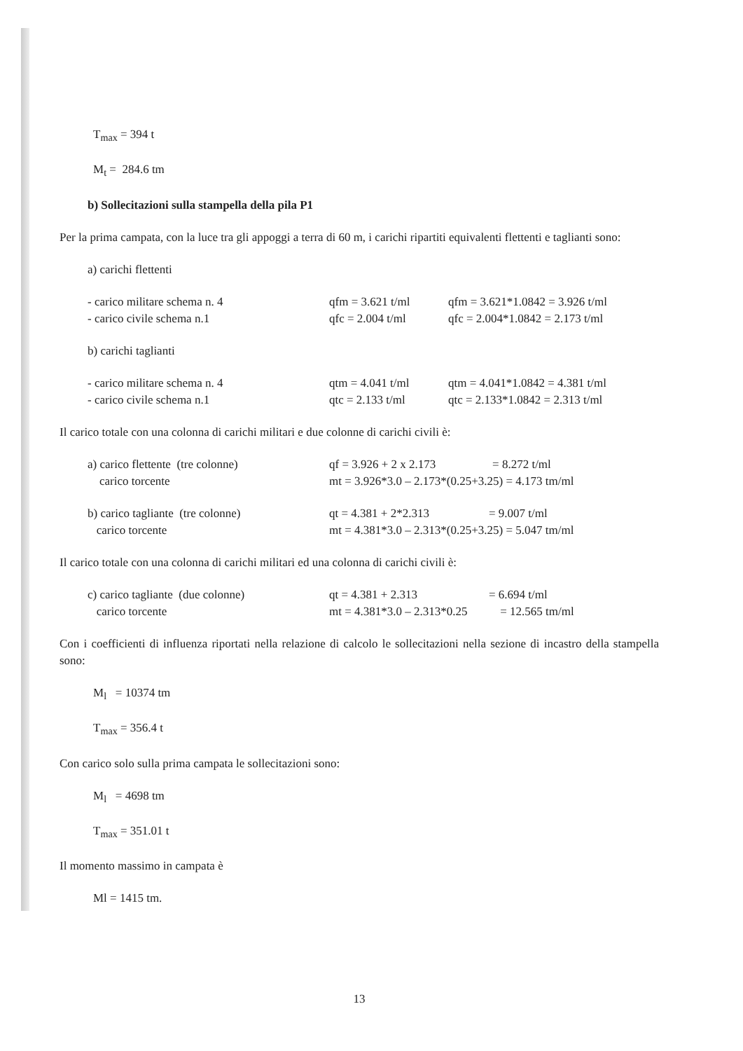T<sub>max</sub> = 394 t
M<sub>t</sub> = 284.6 tm
b) Sollecitazioni sulla stampella della pila P1
Per la prima campata, con la luce tra gli appoggi a terra di 60 m, i carichi ripartiti equivalenti flettenti e taglianti sono:
a) carichi flettenti
- carico militare schema n. 4 qfm = 3.621 t/ml qfm = 3.621*1.0842 = 3.926 t/ml
- carico civile schema n.1 qfc = 2.004 t/ml qfc = 2.004*1.0842 = 2.173 t/ml
b) carichi taglianti
- carico militare schema n. 4 qtm = 4.041 t/ml qtm = 4.041*1.0842 = 4.381 t/ml
- carico civile schema n.1 qtc = 2.133 t/ml qtc = 2.133*1.0842 = 2.313 t/ml
Il carico totale con una colonna di carichi militari e due colonne di carichi civili è:
a) carico flettente (tre colonne) qf = 3.926 + 2 x 2.173 = 8.272 t/ml
carico torcente mt = 3.926*3.0 – 2.173*(0.25+3.25) = 4.173 tm/ml
b) carico tagliante (tre colonne) qt = 4.381 + 2*2.313 = 9.007 t/ml
carico torcente mt = 4.381*3.0 – 2.313*(0.25+3.25) = 5.047 tm/ml
Il carico totale con una colonna di carichi militari ed una colonna di carichi civili è:
c) carico tagliante (due colonne) qt = 4.381 + 2.313 = 6.694 t/ml
carico torcente mt = 4.381*3.0 – 2.313*0.25 = 12.565 tm/ml
Con i coefficienti di influenza riportati nella relazione di calcolo le sollecitazioni nella sezione di incastro della stampella sono:
M<sub>l</sub> = 10374 tm
T<sub>max</sub> = 356.4 t
Con carico solo sulla prima campata le sollecitazioni sono:
M<sub>l</sub> = 4698 tm
T<sub>max</sub> = 351.01 t
Il momento massimo in campata è
Ml = 1415 tm.
13